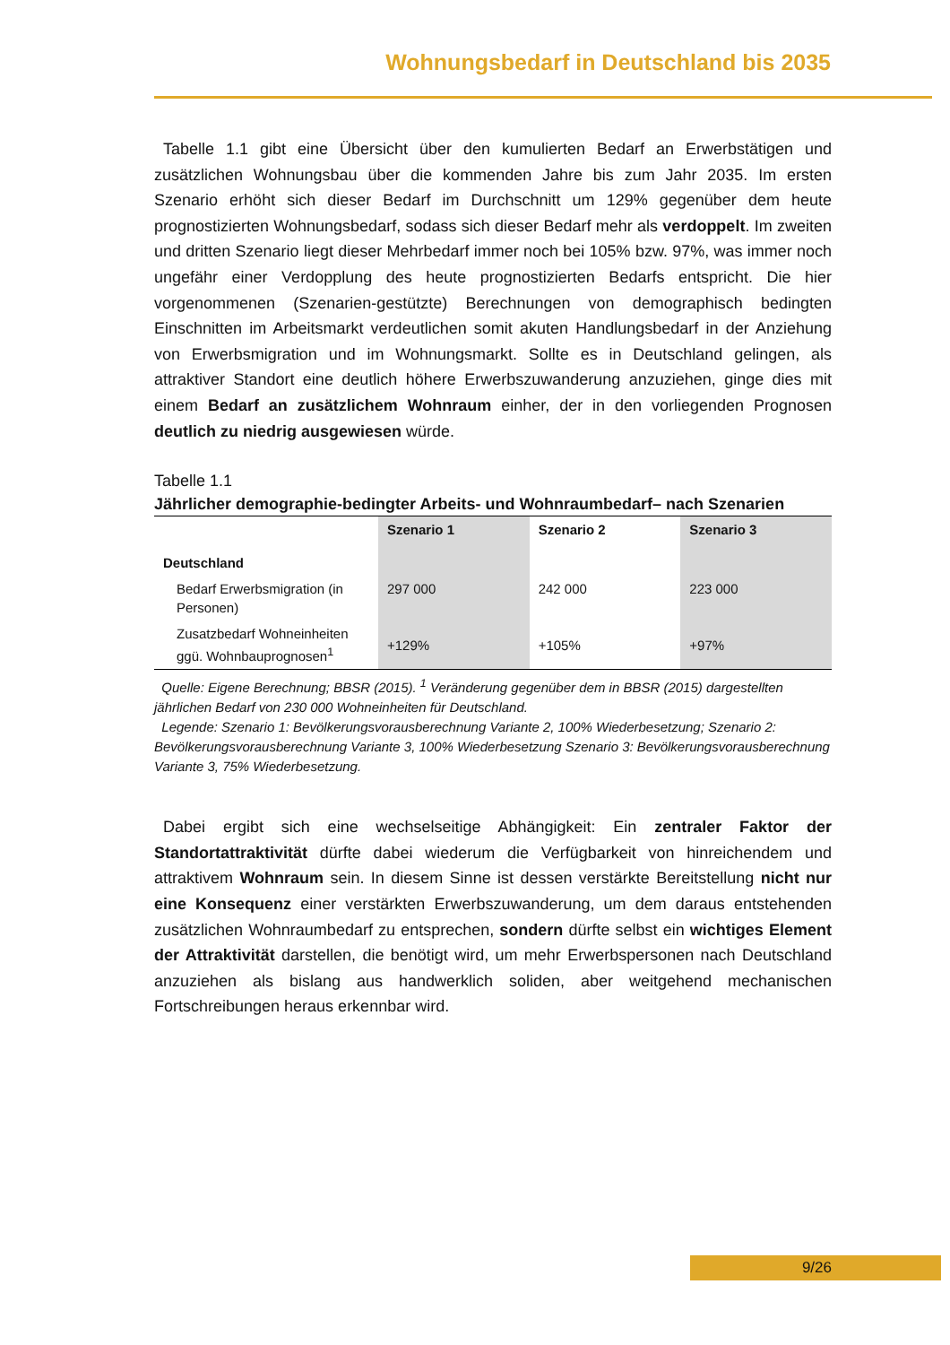Wohnungsbedarf in Deutschland bis 2035
Tabelle 1.1 gibt eine Übersicht über den kumulierten Bedarf an Erwerbstätigen und zusätzlichen Wohnungsbau über die kommenden Jahre bis zum Jahr 2035. Im ersten Szenario erhöht sich dieser Bedarf im Durchschnitt um 129% gegenüber dem heute prognostizierten Wohnungsbedarf, sodass sich dieser Bedarf mehr als verdoppelt. Im zweiten und dritten Szenario liegt dieser Mehrbedarf immer noch bei 105% bzw. 97%, was immer noch ungefähr einer Verdopplung des heute prognostizierten Bedarfs entspricht. Die hier vorgenommenen (Szenarien-gestützte) Berechnungen von demographisch bedingten Einschnitten im Arbeitsmarkt verdeutlichen somit akuten Handlungsbedarf in der Anziehung von Erwerbsmigration und im Wohnungsmarkt. Sollte es in Deutschland gelingen, als attraktiver Standort eine deutlich höhere Erwerbszuwanderung anzuziehen, ginge dies mit einem Bedarf an zusätzlichem Wohnraum einher, der in den vorliegenden Prognosen deutlich zu niedrig ausgewiesen würde.
Tabelle 1.1
Jährlicher demographie-bedingter Arbeits- und Wohnraumbedarf– nach Szenarien
| | Szenario 1 | Szenario 2 | Szenario 3 |
| --- | --- | --- | --- |
| Deutschland | | | |
| Bedarf Erwerbsmigration (in Personen) | 297 000 | 242 000 | 223 000 |
| Zusatzbedarf Wohneinheiten ggü. Wohnbauprognosen<sup>1</sup> | +129% | +105% | +97% |
Quelle: Eigene Berechnung; BBSR (2015). <sup>1</sup> Veränderung gegenüber dem in BBSR (2015) dargestellten jährlichen Bedarf von 230 000 Wohneinheiten für Deutschland.
Legende: Szenario 1: Bevölkerungsvorausberechnung Variante 2, 100% Wiederbesetzung; Szenario 2: Bevölkerungsvorausberechnung Variante 3, 100% Wiederbesetzung Szenario 3: Bevölkerungsvorausberechnung Variante 3, 75% Wiederbesetzung.
Dabei ergibt sich eine wechselseitige Abhängigkeit: Ein zentraler Faktor der Standortattraktivität dürfte dabei wiederum die Verfügbarkeit von hinreichendem und attraktivem Wohnraum sein. In diesem Sinne ist dessen verstärkte Bereitstellung nicht nur eine Konsequenz einer verstärkten Erwerbszuwanderung, um dem daraus entstehenden zusätzlichen Wohnraumbedarf zu entsprechen, sondern dürfte selbst ein wichtiges Element der Attraktivität darstellen, die benötigt wird, um mehr Erwerbspersonen nach Deutschland anzuziehen als bislang aus handwerklich soliden, aber weitgehend mechanischen Fortschreibungen heraus erkennbar wird.
9/26